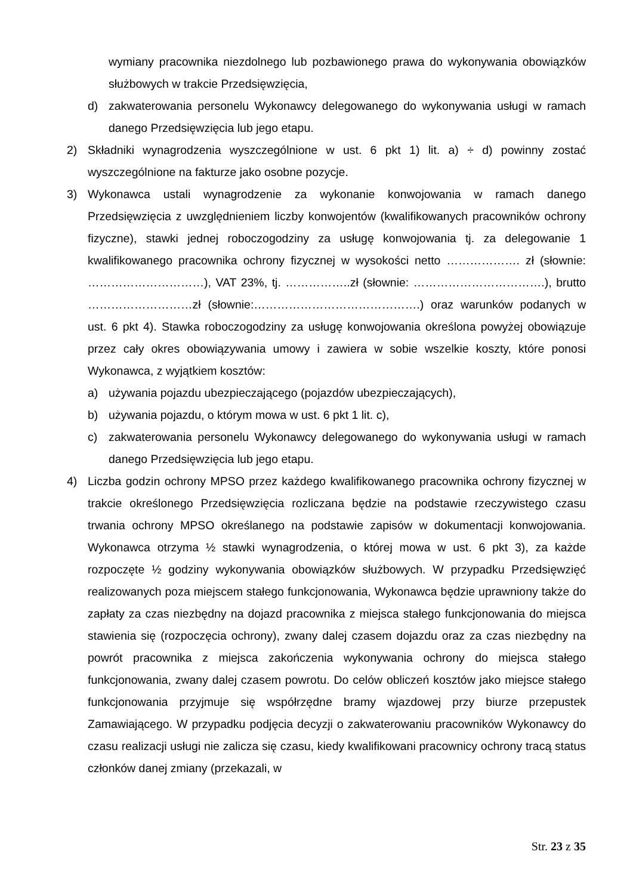wymiany pracownika niezdolnego lub pozbawionego prawa do wykonywania obowiązków służbowych w trakcie Przedsięwzięcia,
d) zakwaterowania personelu Wykonawcy delegowanego do wykonywania usługi w ramach danego Przedsięwzięcia lub jego etapu.
2) Składniki wynagrodzenia wyszczególnione w ust. 6 pkt 1) lit. a) ÷ d) powinny zostać wyszczególnione na fakturze jako osobne pozycje.
3) Wykonawca ustali wynagrodzenie za wykonanie konwojowania w ramach danego Przedsięwzięcia z uwzględnieniem liczby konwojentów (kwalifikowanych pracowników ochrony fizyczne), stawki jednej roboczogodziny za usługę konwojowania tj. za delegowanie 1 kwalifikowanego pracownika ochrony fizycznej w wysokości netto ………………. zł (słownie: …………………………), VAT 23%, tj. ……………..zł (słownie: …………………………….), brutto ………………………zł (słownie:…………………………………….) oraz warunków podanych w ust. 6 pkt 4). Stawka roboczogodziny za usługę konwojowania określona powyżej obowiązuje przez cały okres obowiązywania umowy i zawiera w sobie wszelkie koszty, które ponosi Wykonawca, z wyjątkiem kosztów:
a) używania pojazdu ubezpieczającego (pojazdów ubezpieczających),
b) używania pojazdu, o którym mowa w ust. 6 pkt 1 lit. c),
c) zakwaterowania personelu Wykonawcy delegowanego do wykonywania usługi w ramach danego Przedsięwzięcia lub jego etapu.
4) Liczba godzin ochrony MPSO przez każdego kwalifikowanego pracownika ochrony fizycznej w trakcie określonego Przedsięwzięcia rozliczana będzie na podstawie rzeczywistego czasu trwania ochrony MPSO określanego na podstawie zapisów w dokumentacji konwojowania. Wykonawca otrzyma ½ stawki wynagrodzenia, o której mowa w ust. 6 pkt 3), za każde rozpoczęte ½ godziny wykonywania obowiązków służbowych. W przypadku Przedsięwzięć realizowanych poza miejscem stałego funkcjonowania, Wykonawca będzie uprawniony także do zapłaty za czas niezbędny na dojazd pracownika z miejsca stałego funkcjonowania do miejsca stawienia się (rozpoczęcia ochrony), zwany dalej czasem dojazdu oraz za czas niezbędny na powrót pracownika z miejsca zakończenia wykonywania ochrony do miejsca stałego funkcjonowania, zwany dalej czasem powrotu. Do celów obliczeń kosztów jako miejsce stałego funkcjonowania przyjmuje się współrzędne bramy wjazdowej przy biurze przepustek Zamawiającego. W przypadku podjęcia decyzji o zakwaterowaniu pracowników Wykonawcy do czasu realizacji usługi nie zalicza się czasu, kiedy kwalifikowani pracownicy ochrony tracą status członków danej zmiany (przekazali, w
Str. 23 z 35